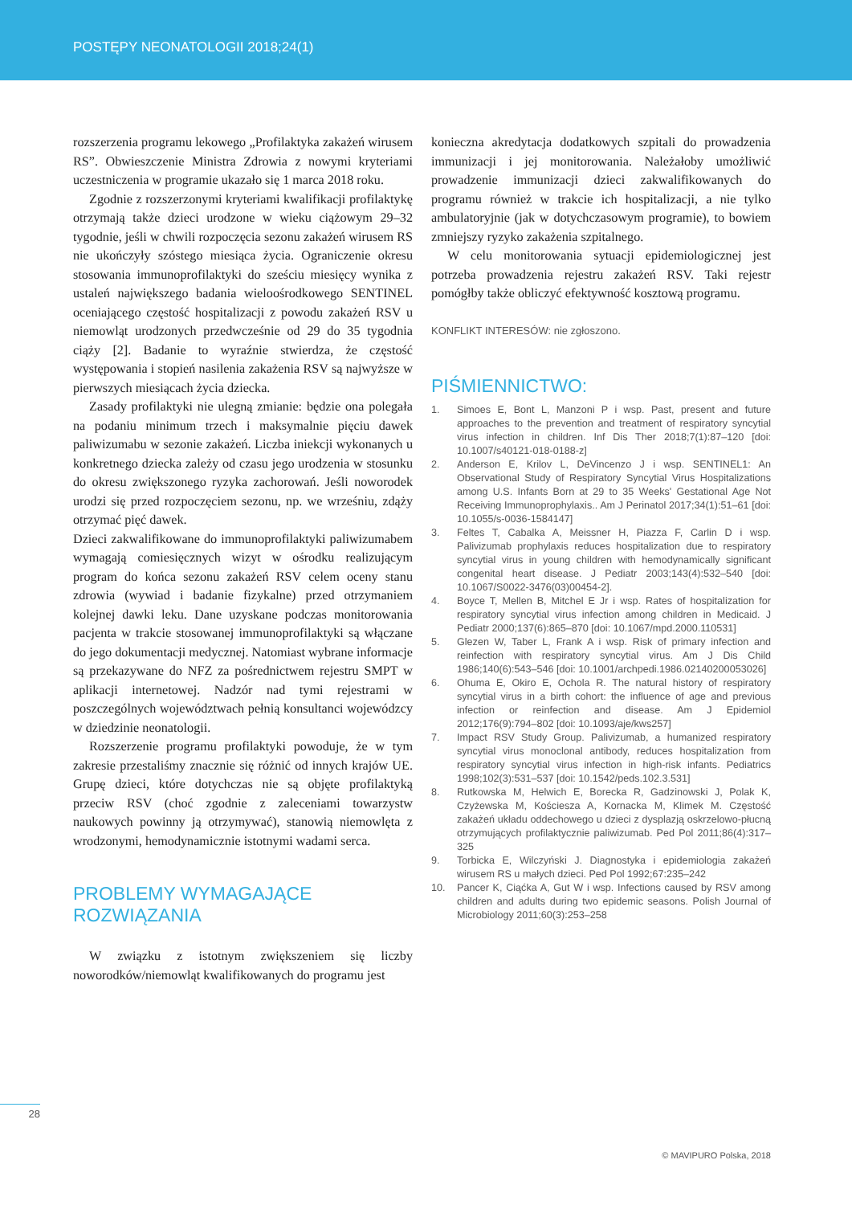POSTĘPY NEONATOLOGII 2018;24(1)
rozszerzenia programu lekowego „Profilaktyka zakażeń wirusem RS”. Obwieszczenie Ministra Zdrowia z nowymi kryteriami uczestniczenia w programie ukazało się 1 marca 2018 roku.
Zgodnie z rozszerzonymi kryteriami kwalifikacji profilaktykę otrzymają także dzieci urodzone w wieku ciążowym 29–32 tygodnie, jeśli w chwili rozpoczęcia sezonu zakażeń wirusem RS nie ukończyły szóstego miesiąca życia. Ograniczenie okresu stosowania immunoprofilaktyki do sześciu miesięcy wynika z ustaleń największego badania wieloośrodkowego SENTINEL oceniającego częstość hospitalizacji z powodu zakażeń RSV u niemowląt urodzonych przedwcześnie od 29 do 35 tygodnia ciąży [2]. Badanie to wyraźnie stwierdza, że częstość występowania i stopień nasilenia zakażenia RSV są najwyższe w pierwszych miesiącach życia dziecka.
Zasady profilaktyki nie ulegną zmianie: będzie ona polegała na podaniu minimum trzech i maksymalnie pięciu dawek paliwizumabu w sezonie zakażeń. Liczba iniekcji wykonanych u konkretnego dziecka zależy od czasu jego urodzenia w stosunku do okresu zwiększonego ryzyka zachorowań. Jeśli noworodek urodzi się przed rozpoczęciem sezonu, np. we wrześniu, zdąży otrzymać pięć dawek.
Dzieci zakwalifikowane do immunoprofilaktyki paliwizumabem wymagają comiesięcznych wizyt w ośrodku realizującym program do końca sezonu zakażeń RSV celem oceny stanu zdrowia (wywiad i badanie fizykalne) przed otrzymaniem kolejnej dawki leku. Dane uzyskane podczas monitorowania pacjenta w trakcie stosowanej immunoprofilaktyki są włączane do jego dokumentacji medycznej. Natomiast wybrane informacje są przekazywane do NFZ za pośrednictwem rejestru SMPT w aplikacji internetowej. Nadzór nad tymi rejestrami w poszczególnych województwach pełnią konsultanci wojewódzcy w dziedzinie neonatologii.
Rozszerzenie programu profilaktyki powoduje, że w tym zakresie przestaliśmy znacznie się różnić od innych krajów UE. Grupę dzieci, które dotychczas nie są objęte profilaktyką przeciw RSV (choć zgodnie z zaleceniami towarzystw naukowych powinny ją otrzymywać), stanowią niemowlęta z wrodzonymi, hemodynamicznie istotnymi wadami serca.
PROBLEMY WYMAGAJĄCE
ROZWIĄZANIA
W związku z istotnym zwiększeniem się liczby noworodków/niemowląt kwalifikowanych do programu jest
konieczna akredytacja dodatkowych szpitali do prowadzenia immunizacji i jej monitorowania. Należałoby umożliwić prowadzenie immunizacji dzieci zakwalifikowanych do programu również w trakcie ich hospitalizacji, a nie tylko ambulatoryjnie (jak w dotychczasowym programie), to bowiem zmniejszy ryzyko zakażenia szpitalnego.
W celu monitorowania sytuacji epidemiologicznej jest potrzeba prowadzenia rejestru zakażeń RSV. Taki rejestr pomógłby także obliczyć efektywność kosztową programu.
KONFLIKT INTERESÓW: nie zgłoszono.
PIŚMIENNICTWO:
1. Simoes E, Bont L, Manzoni P i wsp. Past, present and future approaches to the prevention and treatment of respiratory syncytial virus infection in children. Inf Dis Ther 2018;7(1):87–120 [doi: 10.1007/s40121-018-0188-z]
2. Anderson E, Krilov L, DeVincenzo J i wsp. SENTINEL1: An Observational Study of Respiratory Syncytial Virus Hospitalizations among U.S. Infants Born at 29 to 35 Weeks' Gestational Age Not Receiving Immunoprophylaxis.. Am J Perinatol 2017;34(1):51–61 [doi: 10.1055/s-0036-1584147]
3. Feltes T, Cabalka A, Meissner H, Piazza F, Carlin D i wsp. Palivizumab prophylaxis reduces hospitalization due to respiratory syncytial virus in young children with hemodynamically significant congenital heart disease. J Pediatr 2003;143(4):532–540 [doi: 10.1067/S0022-3476(03)00454-2].
4. Boyce T, Mellen B, Mitchel E Jr i wsp. Rates of hospitalization for respiratory syncytial virus infection among children in Medicaid. J Pediatr 2000;137(6):865–870 [doi: 10.1067/mpd.2000.110531]
5. Glezen W, Taber L, Frank A i wsp. Risk of primary infection and reinfection with respiratory syncytial virus. Am J Dis Child 1986;140(6):543–546 [doi: 10.1001/archpedi.1986.02140200053026]
6. Ohuma E, Okiro E, Ochola R. The natural history of respiratory syncytial virus in a birth cohort: the influence of age and previous infection or reinfection and disease. Am J Epidemiol 2012;176(9):794–802 [doi: 10.1093/aje/kws257]
7. Impact RSV Study Group. Palivizumab, a humanized respiratory syncytial virus monoclonal antibody, reduces hospitalization from respiratory syncytial virus infection in high-risk infants. Pediatrics 1998;102(3):531–537 [doi: 10.1542/peds.102.3.531]
8. Rutkowska M, Helwich E, Borecka R, Gadzinowski J, Polak K, Czyżewska M, Kościesza A, Kornacka M, Klimek M. Częstość zakażeń układu oddechowego u dzieci z dysplazją oskrzelowo-płucną otrzymujących profilaktycznie paliwizumab. Ped Pol 2011;86(4):317–325
9. Torbicka E, Wilczyński J. Diagnostyka i epidemiologia zakażeń wirusem RS u małych dzieci. Ped Pol 1992;67:235–242
10. Pancer K, Ciąćka A, Gut W i wsp. Infections caused by RSV among children and adults during two epidemic seasons. Polish Journal of Microbiology 2011;60(3):253–258
28
© MAVIPURO Polska, 2018